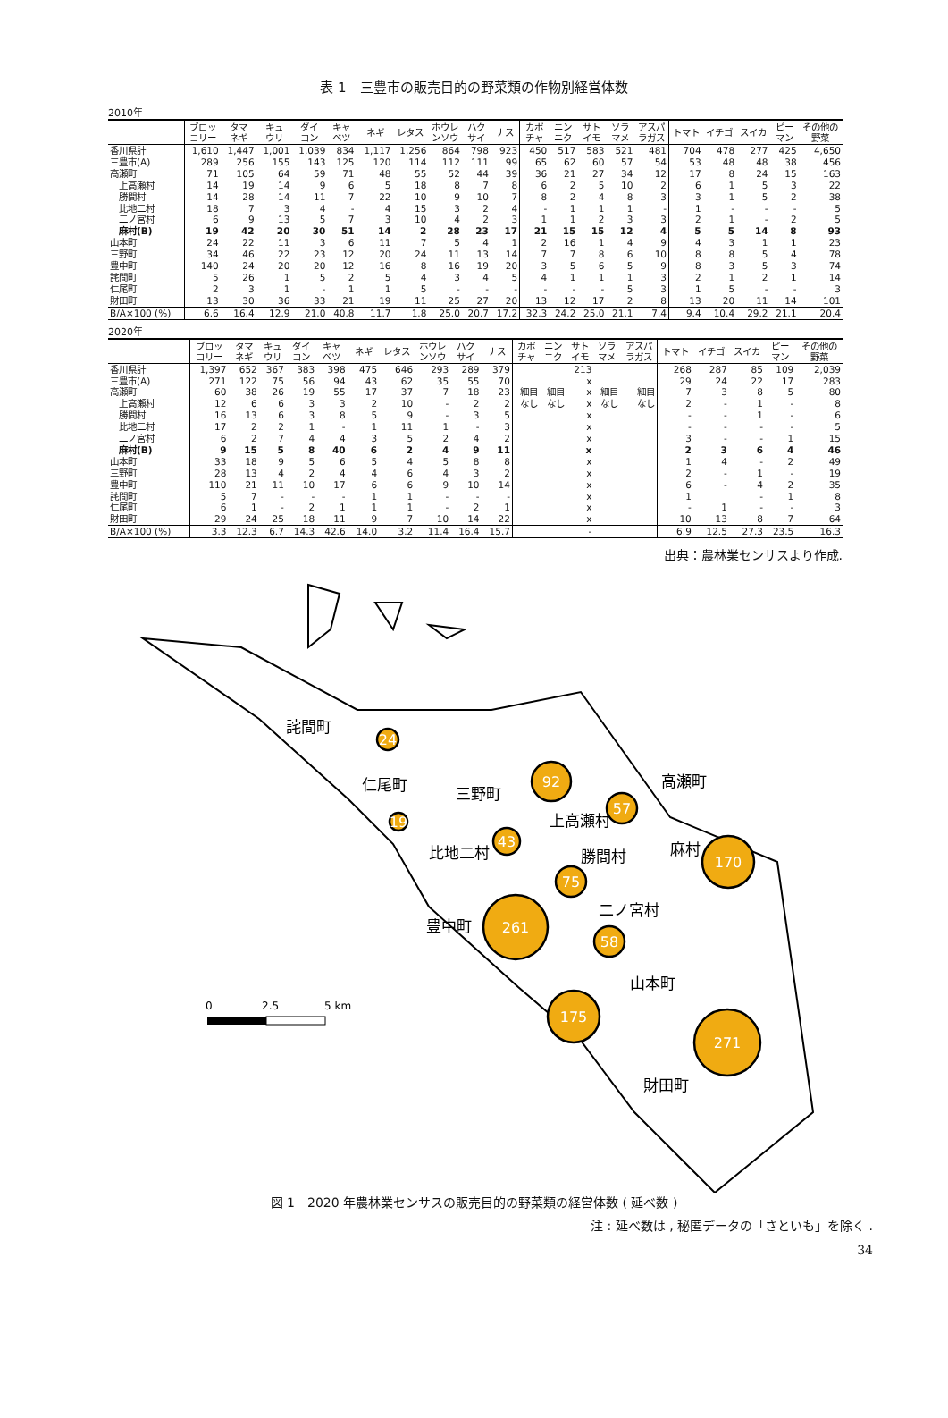表 1　三豊市の販売目的の野菜類の作物別経営体数
2010年
| | ブロッ コリー | タマ ネギ | キュ ウリ | ダイ コン | キャ ベツ | ネギ | レタス | ホウレ ンソウ | ハク サイ | ナス | カボ チャ | ニン ニク | サト イモ | ソラ マメ | アスパ ラガス | トマト | イチゴ | スイカ | ピー マン | その他の 野菜 |
| --- | --- | --- | --- | --- | --- | --- | --- | --- | --- | --- | --- | --- | --- | --- | --- | --- | --- | --- | --- | --- |
| 香川県計 | 1,610 | 1,447 | 1,001 | 1,039 | 834 | 1,117 | 1,256 | 864 | 798 | 923 | 450 | 517 | 583 | 521 | 481 | 704 | 478 | 277 | 425 | 4,650 |
| 三豊市(A) | 289 | 256 | 155 | 143 | 125 | 120 | 114 | 112 | 111 | 99 | 65 | 62 | 60 | 57 | 54 | 53 | 48 | 48 | 38 | 456 |
| 高瀬町 | 71 | 105 | 64 | 59 | 71 | 48 | 55 | 52 | 44 | 39 | 36 | 21 | 27 | 34 | 12 | 17 | 8 | 24 | 15 | 163 |
| 上高瀬村 | 14 | 19 | 14 | 9 | 6 | 5 | 18 | 8 | 7 | 8 | 6 | 2 | 5 | 10 | 2 | 6 | 1 | 5 | 3 | 22 |
| 勝間村 | 14 | 28 | 14 | 11 | 7 | 22 | 10 | 9 | 10 | 7 | 8 | 2 | 4 | 8 | 3 | 3 | 1 | 5 | 2 | 38 |
| 比地二村 | 18 | 7 | 3 | 4 | - | 4 | 15 | 3 | 2 | 4 | - | 1 | 1 | 1 | - | 1 | - | - | - | 5 |
| 二ノ宮村 | 6 | 9 | 13 | 5 | 7 | 3 | 10 | 4 | 2 | 3 | 1 | 1 | 2 | 3 | 3 | 2 | 1 | - | 2 | 5 |
| 麻村(B) | 19 | 42 | 20 | 30 | 51 | 14 | 2 | 28 | 23 | 17 | 21 | 15 | 15 | 12 | 4 | 5 | 5 | 14 | 8 | 93 |
| 山本町 | 24 | 22 | 11 | 3 | 6 | 11 | 7 | 5 | 4 | 1 | 2 | 16 | 1 | 4 | 9 | 4 | 3 | 1 | 1 | 23 |
| 三野町 | 34 | 46 | 22 | 23 | 12 | 20 | 24 | 11 | 13 | 14 | 7 | 7 | 8 | 6 | 10 | 8 | 8 | 5 | 4 | 78 |
| 豊中町 | 140 | 24 | 20 | 20 | 12 | 16 | 8 | 16 | 19 | 20 | 3 | 5 | 6 | 5 | 9 | 8 | 3 | 5 | 3 | 74 |
| 詫間町 | 5 | 26 | 1 | 5 | 2 | 5 | 4 | 3 | 4 | 5 | 4 | 1 | 1 | 1 | 3 | 2 | 1 | 2 | 1 | 14 |
| 仁尾町 | 2 | 3 | 1 | - | 1 | 1 | 5 | - | - | - | - | - | - | 5 | 3 | 1 | 5 | - | - | 3 |
| 財田町 | 13 | 30 | 36 | 33 | 21 | 19 | 11 | 25 | 27 | 20 | 13 | 12 | 17 | 2 | 8 | 13 | 20 | 11 | 14 | 101 |
| B/A×100 (%) | 6.6 | 16.4 | 12.9 | 21.0 | 40.8 | 11.7 | 1.8 | 25.0 | 20.7 | 17.2 | 32.3 | 24.2 | 25.0 | 21.1 | 7.4 | 9.4 | 10.4 | 29.2 | 21.1 | 20.4 |
2020年
| | ブロッ コリー | タマ ネギ | キュ ウリ | ダイ コン | キャ ベツ | ネギ | レタス | ホウレ ンソウ | ハク サイ | ナス | カボ チャ | ニン ニク | サト イモ | ソラ マメ | アスパ ラガス | トマト | イチゴ | スイカ | ピー マン | その他の 野菜 |
| --- | --- | --- | --- | --- | --- | --- | --- | --- | --- | --- | --- | --- | --- | --- | --- | --- | --- | --- | --- | --- |
| 香川県計 | 1,397 | 652 | 367 | 383 | 398 | 475 | 646 | 293 | 289 | 379 | | | 213 | | | 268 | 287 | 85 | 109 | 2,039 |
| 三豊市(A) | 271 | 122 | 75 | 56 | 94 | 43 | 62 | 35 | 55 | 70 | | | x | | | 29 | 24 | 22 | 17 | 283 |
| 高瀬町 | 60 | 38 | 26 | 19 | 55 | 17 | 37 | 7 | 18 | 23 | 細目 | 細目 | x | 細目 | 細目 | 7 | 3 | 8 | 5 | 80 |
| 上高瀬村 | 12 | 6 | 6 | 3 | 3 | 2 | 10 | - | 2 | 2 | なし | なし | x | なし | なし | 2 | - | 1 | - | 8 |
| 勝間村 | 16 | 13 | 6 | 3 | 8 | 5 | 9 | - | 3 | 5 | | | x | | | - | - | 1 | - | 6 |
| 比地二村 | 17 | 2 | 2 | 1 | - | 1 | 11 | 1 | - | 3 | | | x | | | - | - | - | - | 5 |
| 二ノ宮村 | 6 | 2 | 7 | 4 | 4 | 3 | 5 | 2 | 4 | 2 | | | x | | | 3 | - | - | 1 | 15 |
| 麻村(B) | 9 | 15 | 5 | 8 | 40 | 6 | 2 | 4 | 9 | 11 | | | x | | | 2 | 3 | 6 | 4 | 46 |
| 山本町 | 33 | 18 | 9 | 5 | 6 | 5 | 4 | 5 | 8 | 8 | | | x | | | 1 | 4 | - | 2 | 49 |
| 三野町 | 28 | 13 | 4 | 2 | 4 | 4 | 6 | 4 | 3 | 2 | | | x | | | 2 | - | 1 | - | 19 |
| 豊中町 | 110 | 21 | 11 | 10 | 17 | 6 | 6 | 9 | 10 | 14 | | | x | | | 6 | - | 4 | 2 | 35 |
| 詫間町 | 5 | 7 | - | - | - | 1 | 1 | - | - | - | | | x | | | 1 | | - | 1 | 8 |
| 仁尾町 | 6 | 1 | - | 2 | 1 | 1 | 1 | - | 2 | 1 | | | x | | | - | 1 | - | - | 3 |
| 財田町 | 29 | 24 | 25 | 18 | 11 | 9 | 7 | 10 | 14 | 22 | | | x | | | 10 | 13 | 8 | 7 | 64 |
| B/A×100 (%) | 3.3 | 12.3 | 6.7 | 14.3 | 42.6 | 14.0 | 3.2 | 11.4 | 16.4 | 15.7 | | | - | | | 6.9 | 12.5 | 27.3 | 23.5 | 16.3 |
出典：農林業センサスより作成.
24
92
57
19
43
170
75
261
58
175
271
詫間町
仁尾町
三野町
高瀬町
上高瀬村
比地二村
勝間村
麻村
二ノ宮村
豊中町
山本町
財田町
0
2.5
5 km
図 1　2020 年農林業センサスの販売目的の野菜類の経営体数 ( 延べ数 )
注 : 延べ数は , 秘匿データの「さといも」を除く .
34